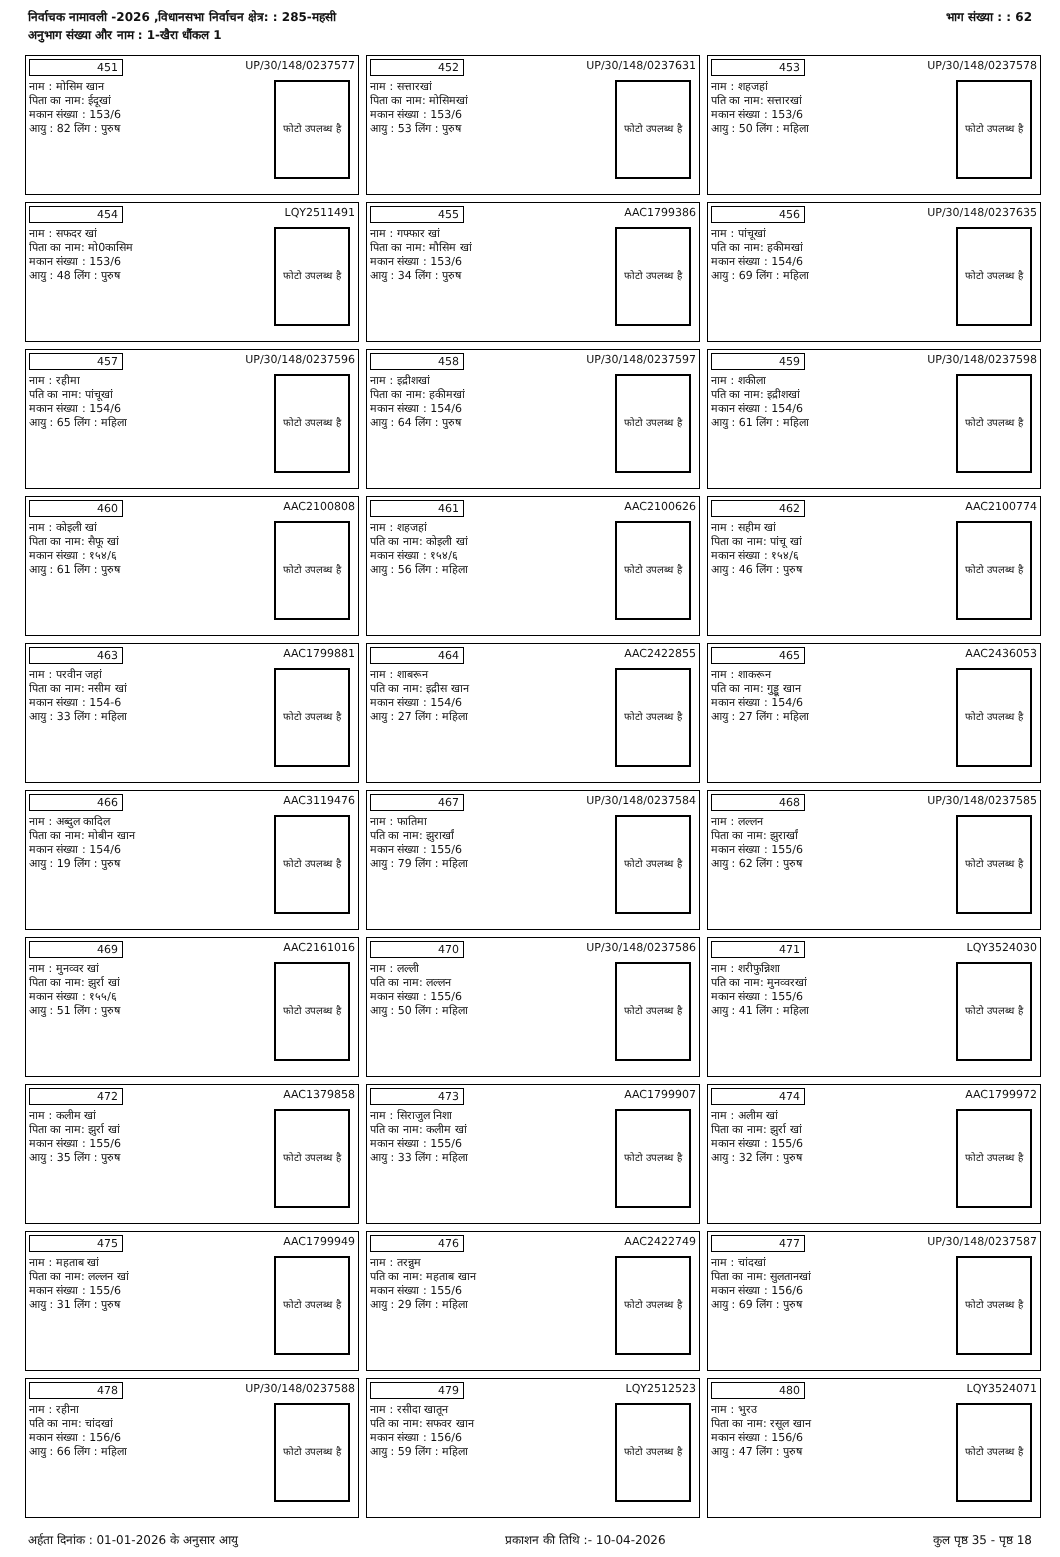निर्वाचक नामावली -2026 ,विधानसभा निर्वाचन क्षेत्र: : 285-महसी भाग संख्या : : 62
अनुभाग संख्या और नाम : 1-खैरा धौंकल 1
| 451 UP/30/148/0237577 नाम : मोसिम खान पिता का नाम: ईदूखां मकान संख्या : 153/6 आयु : 82 लिंग : पुरुष फोटो उपलब्ध है | 452 UP/30/148/0237631 नाम : सत्तारखां पिता का नाम: मोसिमखां मकान संख्या : 153/6 आयु : 53 लिंग : पुरुष फोटो उपलब्ध है | 453 UP/30/148/0237578 नाम : शहजहां पति का नाम: सत्तारखां मकान संख्या : 153/6 आयु : 50 लिंग : महिला फोटो उपलब्ध है |
| 454 LQY2511491 नाम : सफदर खां पिता का नाम: मो0कासिम मकान संख्या : 153/6 आयु : 48 लिंग : पुरुष फोटो उपलब्ध है | 455 AAC1799386 नाम : गफ्फार खां पिता का नाम: मौसिम खां मकान संख्या : 153/6 आयु : 34 लिंग : पुरुष फोटो उपलब्ध है | 456 UP/30/148/0237635 नाम : पांचूखां पति का नाम: हकीमखां मकान संख्या : 154/6 आयु : 69 लिंग : महिला फोटो उपलब्ध है |
| 457 UP/30/148/0237596 नाम : रहीमा पति का नाम: पांचूखां मकान संख्या : 154/6 आयु : 65 लिंग : महिला फोटो उपलब्ध है | 458 UP/30/148/0237597 नाम : इद्रीशखां पिता का नाम: हकीमखां मकान संख्या : 154/6 आयु : 64 लिंग : पुरुष फोटो उपलब्ध है | 459 UP/30/148/0237598 नाम : शकीला पति का नाम: इद्रीशखां मकान संख्या : 154/6 आयु : 61 लिंग : महिला फोटो उपलब्ध है |
| 460 AAC2100808 नाम : कोइली खां पिता का नाम: सैफू खां मकान संख्या : १५४/६ आयु : 61 लिंग : पुरुष फोटो उपलब्ध है | 461 AAC2100626 नाम : शहजहां पति का नाम: कोइली खां मकान संख्या : १५४/६ आयु : 56 लिंग : महिला फोटो उपलब्ध है | 462 AAC2100774 नाम : सहीम खां पिता का नाम: पांचू खां मकान संख्या : १५४/६ आयु : 46 लिंग : पुरुष फोटो उपलब्ध है |
| 463 AAC1799881 नाम : परवीन जहां पिता का नाम: नसीम खां मकान संख्या : 154-6 आयु : 33 लिंग : महिला फोटो उपलब्ध है | 464 AAC2422855 नाम : शाबरून पति का नाम: इद्रीस खान मकान संख्या : 154/6 आयु : 27 लिंग : महिला फोटो उपलब्ध है | 465 AAC2436053 नाम : शाकरून पति का नाम: गुड्डू खान मकान संख्या : 154/6 आयु : 27 लिंग : महिला फोटो उपलब्ध है |
| 466 AAC3119476 नाम : अब्दुल कादिल पिता का नाम: मोबीन खान मकान संख्या : 154/6 आयु : 19 लिंग : पुरुष फोटो उपलब्ध है | 467 UP/30/148/0237584 नाम : फातिमा पति का नाम: झुरार्खां मकान संख्या : 155/6 आयु : 79 लिंग : महिला फोटो उपलब्ध है | 468 UP/30/148/0237585 नाम : लल्लन पिता का नाम: झुरार्खां मकान संख्या : 155/6 आयु : 62 लिंग : पुरुष फोटो उपलब्ध है |
| 469 AAC2161016 नाम : मुनव्वर खां पिता का नाम: झुर्रा खां मकान संख्या : १५५/६ आयु : 51 लिंग : पुरुष फोटो उपलब्ध है | 470 UP/30/148/0237586 नाम : लल्ली पति का नाम: लल्लन मकान संख्या : 155/6 आयु : 50 लिंग : महिला फोटो उपलब्ध है | 471 LQY3524030 नाम : शरीफुन्निशा पति का नाम: मुनव्वरखां मकान संख्या : 155/6 आयु : 41 लिंग : महिला फोटो उपलब्ध है |
| 472 AAC1379858 नाम : कलीम खां पिता का नाम: झुर्रा खां मकान संख्या : 155/6 आयु : 35 लिंग : पुरुष फोटो उपलब्ध है | 473 AAC1799907 नाम : सिराजुल निशा पति का नाम: कलीम खां मकान संख्या : 155/6 आयु : 33 लिंग : महिला फोटो उपलब्ध है | 474 AAC1799972 नाम : अलीम खां पिता का नाम: झुर्रा खां मकान संख्या : 155/6 आयु : 32 लिंग : पुरुष फोटो उपलब्ध है |
| 475 AAC1799949 नाम : महताब खां पिता का नाम: लल्लन खां मकान संख्या : 155/6 आयु : 31 लिंग : पुरुष फोटो उपलब्ध है | 476 AAC2422749 नाम : तरन्नुम पति का नाम: महताब खान मकान संख्या : 155/6 आयु : 29 लिंग : महिला फोटो उपलब्ध है | 477 UP/30/148/0237587 नाम : चांदखां पिता का नाम: सुलतानखां मकान संख्या : 156/6 आयु : 69 लिंग : पुरुष फोटो उपलब्ध है |
| 478 UP/30/148/0237588 नाम : रहीना पति का नाम: चांदखां मकान संख्या : 156/6 आयु : 66 लिंग : महिला फोटो उपलब्ध है | 479 LQY2512523 नाम : रसीदा खातून पति का नाम: सफवर खान मकान संख्या : 156/6 आयु : 59 लिंग : महिला फोटो उपलब्ध है | 480 LQY3524071 नाम : भुरउ पिता का नाम: रसूल खान मकान संख्या : 156/6 आयु : 47 लिंग : पुरुष फोटो उपलब्ध है |
अर्हता दिनांक : 01-01-2026 के अनुसार आयु प्रकाशन की तिथि :- 10-04-2026 कुल पृष्ठ 35 - पृष्ठ 18